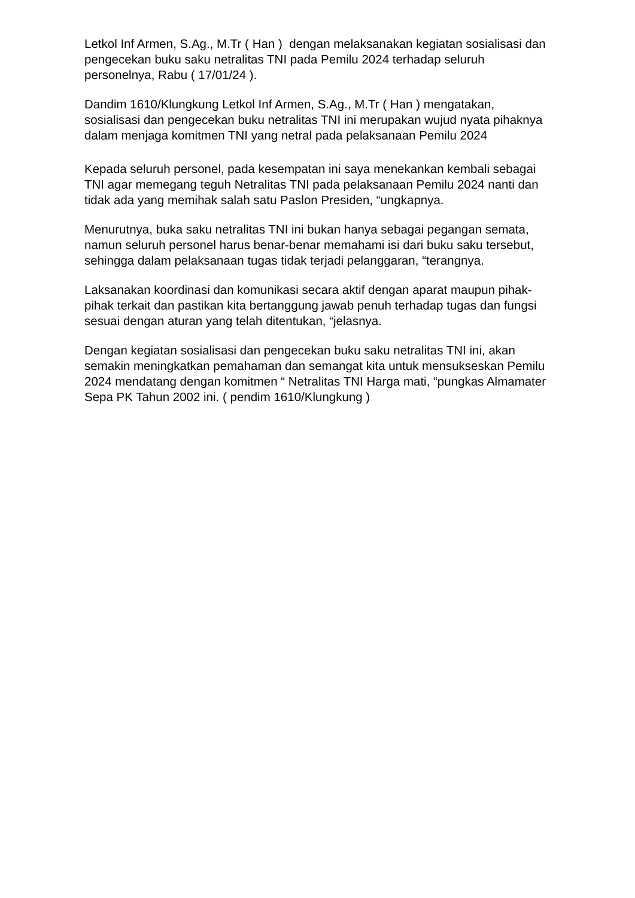Letkol Inf Armen, S.Ag., M.Tr ( Han ) dengan melaksanakan kegiatan sosialisasi dan pengecekan buku saku netralitas TNI pada Pemilu 2024 terhadap seluruh personelnya, Rabu ( 17/01/24 ).
Dandim 1610/Klungkung Letkol Inf Armen, S.Ag., M.Tr ( Han ) mengatakan, sosialisasi dan pengecekan buku netralitas TNI ini merupakan wujud nyata pihaknya dalam menjaga komitmen TNI yang netral pada pelaksanaan Pemilu 2024
Kepada seluruh personel, pada kesempatan ini saya menekankan kembali sebagai TNI agar memegang teguh Netralitas TNI pada pelaksanaan Pemilu 2024 nanti dan tidak ada yang memihak salah satu Paslon Presiden, “ungkapnya.
Menurutnya, buka saku netralitas TNI ini bukan hanya sebagai pegangan semata, namun seluruh personel harus benar-benar memahami isi dari buku saku tersebut, sehingga dalam pelaksanaan tugas tidak terjadi pelanggaran, “terangnya.
Laksanakan koordinasi dan komunikasi secara aktif dengan aparat maupun pihak-pihak terkait dan pastikan kita bertanggung jawab penuh terhadap tugas dan fungsi sesuai dengan aturan yang telah ditentukan, “jelasnya.
Dengan kegiatan sosialisasi dan pengecekan buku saku netralitas TNI ini, akan semakin meningkatkan pemahaman dan semangat kita untuk mensukseskan Pemilu 2024 mendatang dengan komitmen “ Netralitas TNI Harga mati, “pungkas Almamater Sepa PK Tahun 2002 ini. ( pendim 1610/Klungkung )